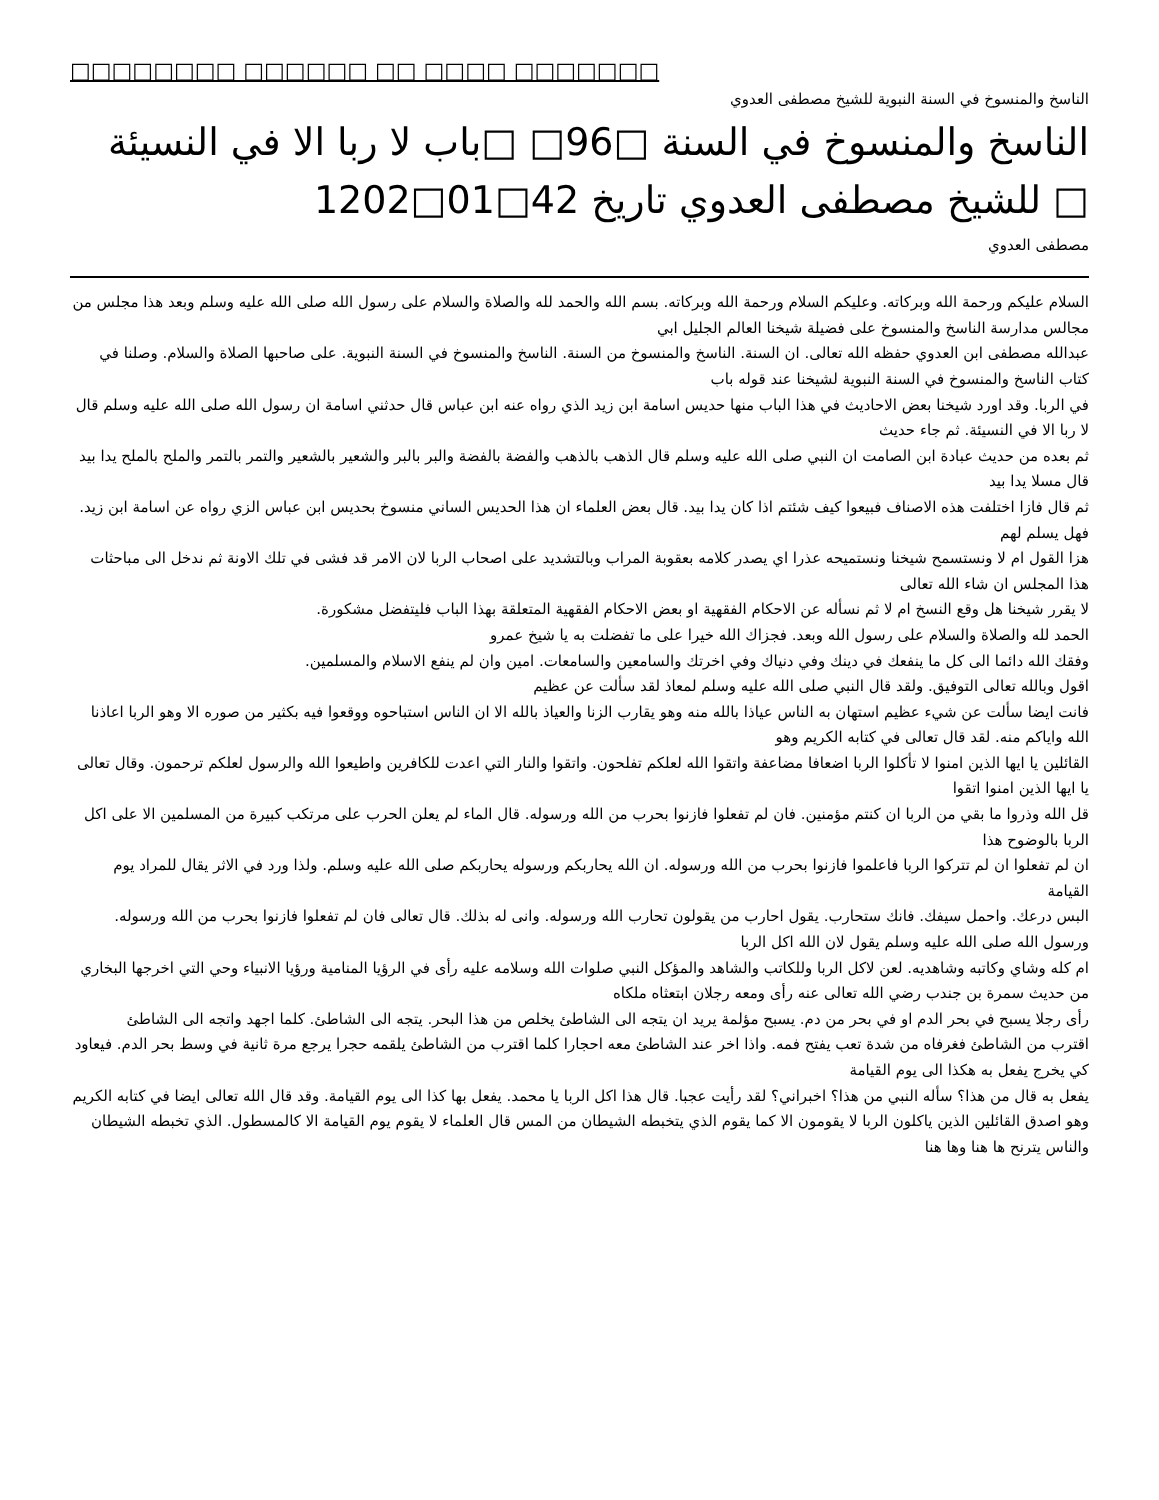□□□□□□□□ □□□□□□ □□ □□□□ □□□□□□□
الناسخ والمنسوخ في السنة النبوية للشيخ مصطفى العدوي
الناسخ والمنسوخ في السنة □96□ □باب لا ربا الا في النسيئة □ للشيخ مصطفى العدوي تاريخ 42□01□1202
مصطفى العدوي
السلام عليكم ورحمة الله وبركاته. وعليكم السلام ورحمة الله وبركاته. بسم الله والحمد لله والصلاة والسلام على رسول الله صلى الله عليه وسلم وبعد هذا مجلس من مجالس مدارسة الناسخ والمنسوخ على فضيلة شيخنا العالم الجليل ابي
عبدالله مصطفى ابن العدوي حفظه الله تعالى. ان السنة. الناسخ والمنسوخ من السنة. الناسخ والمنسوخ في السنة النبوية. على صاحبها الصلاة والسلام. وصلنا في كتاب الناسخ والمنسوخ في السنة النبوية لشيخنا عند قوله باب
في الربا. وقد اورد شيخنا بعض الاحاديث في هذا الباب منها حديس اسامة ابن زيد الذي رواه عنه ابن عباس قال حدثني اسامة ان رسول الله صلى الله عليه وسلم قال لا ربا الا في النسيئة. ثم جاء حديث
ثم بعده من حديث عبادة ابن الصامت ان النبي صلى الله عليه وسلم قال الذهب بالذهب والفضة بالفضة والبر بالبر والشعير بالشعير والتمر بالتمر والملح بالملح يدا بيد قال مسلا يدا بيد
ثم قال فازا اختلفت هذه الاصناف فبيعوا كيف شئتم اذا كان يدا بيد. قال بعض العلماء ان هذا الحديس الساني منسوخ بحديس ابن عباس الزي رواه عن اسامة ابن زيد. فهل يسلم لهم
هزا القول ام لا ونستسمح شيخنا ونستميحه عذرا اي يصدر كلامه بعقوبة المراب وبالتشديد على اصحاب الربا لان الامر قد فشى في تلك الاونة ثم ندخل الى مباحثات هذا المجلس ان شاء الله تعالى
لا يقرر شيخنا هل وقع النسخ ام لا ثم نسأله عن الاحكام الفقهية او بعض الاحكام الفقهية المتعلقة بهذا الباب فليتفضل مشكورة.
الحمد لله والصلاة والسلام على رسول الله وبعد. فجزاك الله خيرا على ما تفضلت به يا شيخ عمرو
وفقك الله دائما الى كل ما ينفعك في دينك وفي دنياك وفي اخرتك والسامعين والسامعات. امين وان لم ينفع الاسلام والمسلمين.
اقول وبالله تعالى التوفيق. ولقد قال النبي صلى الله عليه وسلم لمعاذ لقد سألت عن عظيم
فانت ايضا سألت عن شيء عظيم استهان به الناس عياذا بالله منه وهو يقارب الزنا والعياذ بالله الا ان الناس استباحوه ووقعوا فيه بكثير من صوره الا وهو الربا اعاذنا الله واياكم منه. لقد قال تعالى في كتابه الكريم وهو
القائلين يا ايها الذين امنوا لا تأكلوا الربا اضعافا مضاعفة واتقوا الله لعلكم تفلحون. واتقوا والنار التي اعدت للكافرين واطيعوا الله والرسول لعلكم ترحمون. وقال تعالى يا ايها الذين امنوا اتقوا
قل الله وذروا ما بقي من الربا ان كنتم مؤمنين. فان لم تفعلوا فازنوا بحرب من الله ورسوله. قال الماء لم يعلن الحرب على مرتكب كبيرة من المسلمين الا على اكل الربا بالوضوح هذا
ان لم تفعلوا ان لم تتركوا الربا فاعلموا فازنوا بحرب من الله ورسوله. ان الله يحاربكم ورسوله يحاربكم صلى الله عليه وسلم. ولذا ورد في الاثر يقال للمراد يوم القيامة
البس درعك. واحمل سيفك. فانك ستحارب. يقول احارب من يقولون تحارب الله ورسوله. وانى له بذلك. قال تعالى فان لم تفعلوا فازنوا بحرب من الله ورسوله. ورسول الله صلى الله عليه وسلم يقول لان الله اكل الربا
ام كله وشاي وكاتبه وشاهديه. لعن لاكل الربا وللكاتب والشاهد والمؤكل النبي صلوات الله وسلامه عليه رأى في الرؤيا المنامية ورؤيا الانبياء وحي التي اخرجها البخاري من حديث سمرة بن جندب رضي الله تعالى عنه رأى ومعه رجلان ابتعثاه ملكاه
رأى رجلا يسبح في بحر الدم او في بحر من دم. يسبح مؤلمة يريد ان يتجه الى الشاطئ يخلص من هذا البحر. يتجه الى الشاطئ. كلما اجهد واتجه الى الشاطئ
اقترب من الشاطئ فغرفاه من شدة تعب يفتح فمه. واذا اخر عند الشاطئ معه احجارا كلما اقترب من الشاطئ يلقمه حجرا يرجع مرة ثانية في وسط بحر الدم. فيعاود كي يخرج يفعل به هكذا الى يوم القيامة
يفعل به قال من هذا؟ سأله النبي من هذا؟ اخبراني؟ لقد رأيت عجبا. قال هذا اكل الربا يا محمد. يفعل بها كذا الى يوم القيامة. وقد قال الله تعالى ايضا في كتابه الكريم
وهو اصدق القائلين الذين ياكلون الربا لا يقومون الا كما يقوم الذي يتخبطه الشيطان من المس قال العلماء لا يقوم يوم القيامة الا كالمسطول. الذي تخبطه الشيطان والناس يترنح ها هنا وها هنا